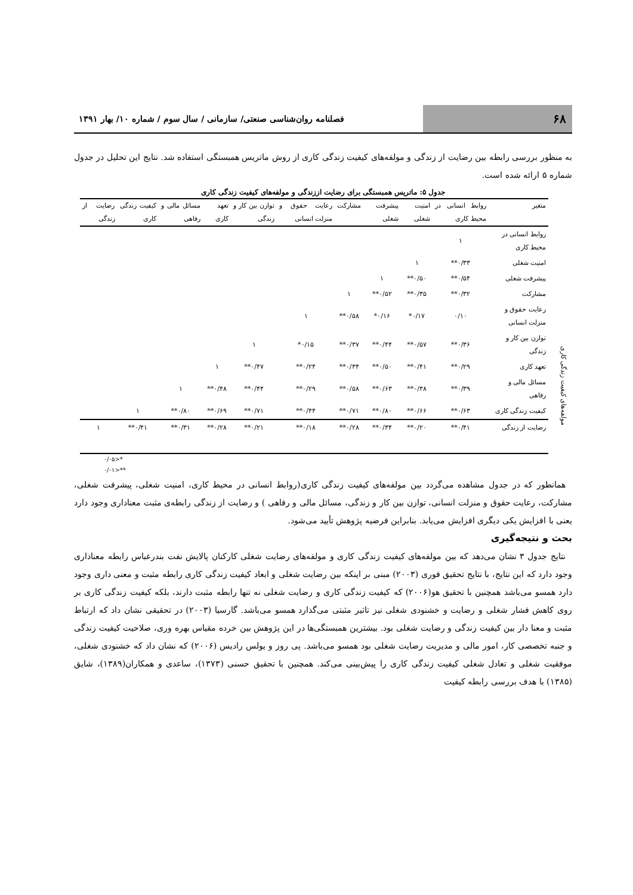۶۸
فصلنامه روان‌شناسی صنعتی/ سازمانی / سال سوم / شماره ۱۰/ بهار ۱۳۹۱
به منظور بررسی رابطه بین رضایت از زندگی و مولفه‌های کیفیت زندگی کاری از روش ماتریس همبستگی استفاده شد. نتایج این تحلیل در جدول شماره ۵ ارائه شده است.
جدول ۵: ماتریس همبستگی برای رضایت اززندگی و مولفه‌های کیفیت زندگی کاری
مولفه‌های کیفیت زندگی کاری
| متغیر | روابط انسانی در محیط کاری | امنیت شغلی | پیشرفت شغلی | مشارکت | رعایت حقوق و منزلت انسانی | توازن بین کار و زندگی | تعهد کاری | مسائل مالی و رفاهی | کیفیت زندگی کاری | رضایت از زندگی |
| --- | --- | --- | --- | --- | --- | --- | --- | --- | --- | --- |
| روابط انسانی در محیط کاری | ۱ | | | | | | | | | |
| امنیت شغلی | ۰/۳۳** | ۱ | | | | | | | | |
| پیشرفت شغلی | ۰/۵۴** | ۰/۵۰** | ۱ | | | | | | | |
| مشارکت | ۰/۳۲** | ۰/۳۵** | ۰/۵۲** | ۱ | | | | | | |
| رعایت حقوق و منزلت انسانی | ۰/۱۰ | ۰/۱۷* | ۰/۱۶* | ۰/۵۸** | ۱ | | | | | |
| توازن بین کار و زندگی | ۰/۳۶** | ۰/۵۷** | ۰/۴۴** | ۰/۳۷** | ۰/۱۵* | ۱ | | | | |
| تعهد کاری | ۰/۲۹** | ۰/۴۱** | ۰/۵۰** | ۰/۳۴** | ۰/۲۴** | ۰/۴۷** | ۱ | | | |
| مسائل مالی و رفاهی | ۰/۳۹** | ۰/۳۸** | ۰/۶۳** | ۰/۵۸** | ۰/۲۹** | ۰/۴۴** | ۰/۴۸** | ۱ | | |
| کیفیت زندگی کاری | ۰/۶۳** | ۰/۶۶** | ۰/۸۰** | ۰/۷۱** | ۰/۴۴** | ۰/۷۱** | ۰/۶۹** | ۰/۸۰** | ۱ | |
| رضایت از زندگی | ۰/۴۱** | ۰/۲۰** | ۰/۳۴** | ۰/۲۸** | ۰/۱۸** | ۰/۲۱** | ۰/۲۸** | ۰/۳۱** | ۰/۴۱** | ۱ |
*<۰/۰۵
**<۰/۰۱
همانطور که در جدول مشاهده می‌گردد بین مولفه‌های کیفیت زندگی کاری(روابط انسانی در محیط کاری، امنیت شغلی، پیشرفت شغلی، مشارکت، رعایت حقوق و منزلت انسانی، توازن بین کار و زندگی، مسائل مالی و رفاهی ) و رضایت از زندگی رابطه‌ی مثبت معناداری وجود دارد یعنی با افزایش یکی دیگری افزایش می‌یابد. بنابراین فرضیه پژوهش تأیید می‌شود.
بحث و نتیجه‌گیری
نتایج جدول ۳ نشان می‌دهد که بین مولفه‌های کیفیت زندگی کاری و مولفه‌های رضایت شغلی کارکنان پالایش نفت بندرعباس رابطه معناداری وجود دارد که این نتایج، با نتایج تحقیق فوری (۲۰۰۳) مبنی بر اینکه بین رضایت شغلی و ابعاد کیفیت زندگی کاری رابطه مثبت و معنی داری وجود دارد همسو می‌باشد همچنین با تحقیق هو(۲۰۰۶) که کیفیت زندگی کاری و رضایت شغلی نه تنها رابطه مثبت دارند، بلکه کیفیت زندگی کاری بر روی کاهش فشار شغلی و رضایت و خشنودی شغلی نیز تاثیر مثبتی می‌گذارد همسو می‌باشد. گارسیا (۲۰۰۳) در تحقیقی نشان داد که ارتباط مثبت و معنا دار بین کیفیت زندگی و رضایت شغلی بود. بیشترین همبستگی‌ها در این پژوهش بین خرده مقیاس بهره وری، صلاحیت کیفیت زندگی و جنبه تخصصی کار، امور مالی و مدیریت رضایت شغلی بود همسو می‌باشد. پی روز و یولس رادیس (۲۰۰۶) که نشان داد که خشنودی شغلی، موفقیت شغلی و تعادل شغلی کیفیت زندگی کاری را پیش‌بینی می‌کند. همچنین با تحقیق حسنی (۱۳۷۳)، ساعدی و همکاران(۱۳۸۹)، شایق (۱۳۸۵) با هدف بررسی رابطه کیفیت